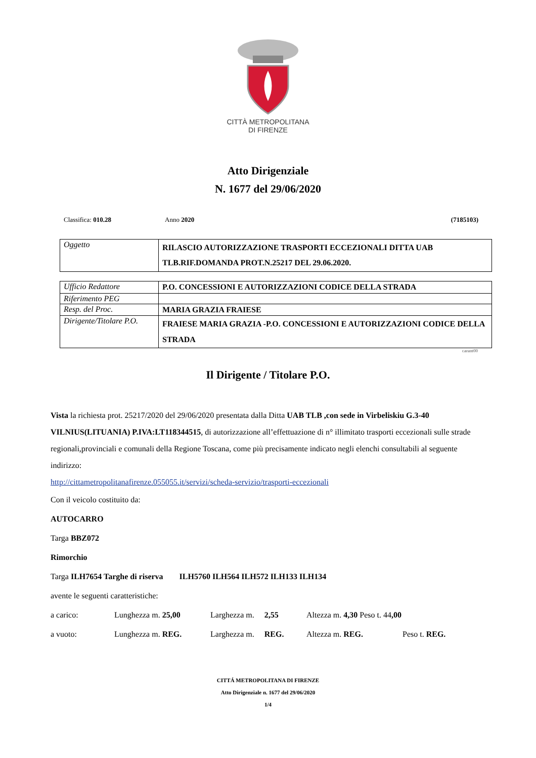CITTÀ METROPOLITANA
DI FIRENZE
Atto Dirigenziale
N. 1677 del 29/06/2020
Classifica: 010.28 Anno 2020 (7185103)
| Oggetto | RILASCIO AUTORIZZAZIONE TRASPORTI ECCEZIONALI DITTA UAB TLB.RIF.DOMANDA PROT.N.25217 DEL 29.06.2020. |
| Ufficio Redattore | P.O. CONCESSIONI E AUTORIZZAZIONI CODICE DELLA STRADA |
| Riferimento PEG | |
| Resp. del Proc. | MARIA GRAZIA FRAIESE |
| Dirigente/Titolare P.O. | FRAIESE MARIA GRAZIA -P.O. CONCESSIONI E AUTORIZZAZIONI CODICE DELLA STRADA |
carant00
Il Dirigente / Titolare P.O.
Vista la richiesta prot. 25217/2020 del 29/06/2020 presentata dalla Ditta UAB TLB ,con sede in Virbeliskiu G.3-40 VILNIUS(LITUANIA) P.IVA:LT118344515, di autorizzazione all’effettuazione di n° illimitato trasporti eccezionali sulle strade regionali,provinciali e comunali della Regione Toscana, come più precisamente indicato negli elenchi consultabili al seguente indirizzo:
http://cittametropolitanafirenze.055055.it/servizi/scheda-servizio/trasporti-eccezionali
Con il veicolo costituito da:
AUTOCARRO
Targa BBZ072
Rimorchio
Targa ILH7654 Targhe di riserva ILH5760 ILH564 ILH572 ILH133 ILH134
avente le seguenti caratteristiche:
a carico: Lunghezza m. 25,00 Larghezza m. 2,55 Altezza m. 4,30 Peso t. 44,00
a vuoto: Lunghezza m. REG. Larghezza m. REG. Altezza m. REG. Peso t. REG.
CITTÁ METROPOLITANA DI FIRENZE
Atto Dirigenziale n. 1677 del 29/06/2020
1/4